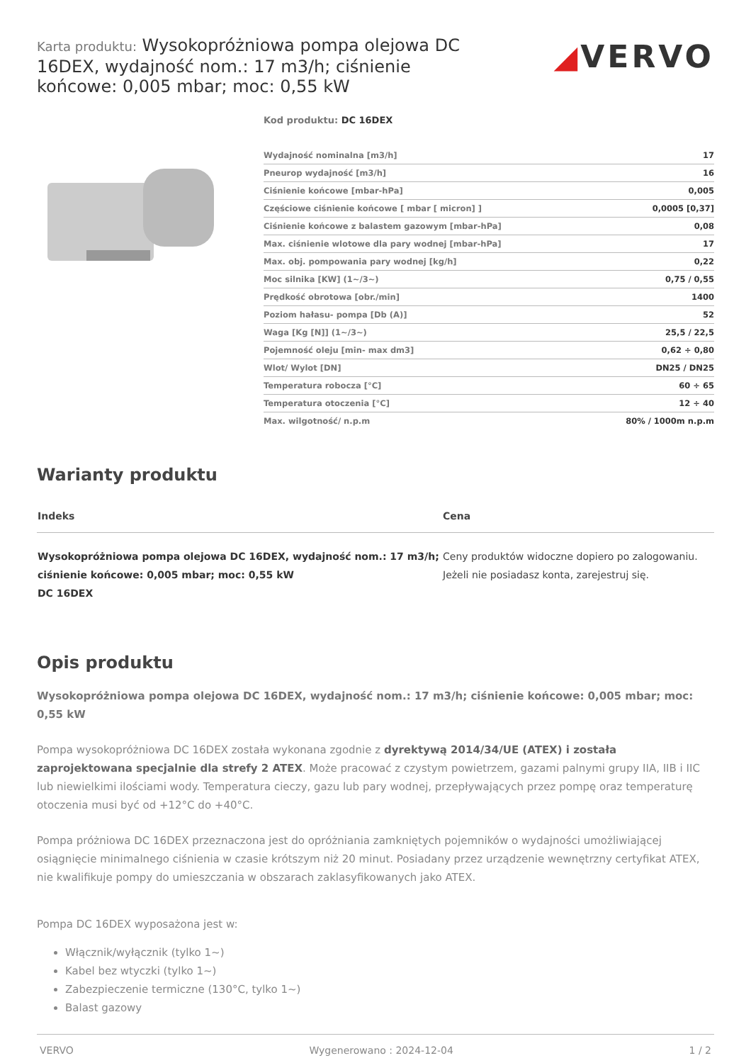Karta produktu: Wysokopróżniowa pompa olejowa DC 16DEX, wydajność nom.: 17 m3/h; ciśnienie końcowe: 0,005 mbar; moc: 0,55 kW
◢VERVO
Kod produktu: DC 16DEX
| Wydajność nominalna [m3/h] | 17 |
| Pneurop wydajność [m3/h] | 16 |
| Ciśnienie końcowe [mbar-hPa] | 0,005 |
| Częściowe ciśnienie końcowe [ mbar [ micron] ] | 0,0005 [0,37] |
| Ciśnienie końcowe z balastem gazowym [mbar-hPa] | 0,08 |
| Max. ciśnienie wlotowe dla pary wodnej [mbar-hPa] | 17 |
| Max. obj. pompowania pary wodnej [kg/h] | 0,22 |
| Moc silnika [KW] (1~/3~) | 0,75 / 0,55 |
| Prędkość obrotowa [obr./min] | 1400 |
| Poziom hałasu- pompa [Db (A)] | 52 |
| Waga [Kg [N]] (1~/3~) | 25,5 / 22,5 |
| Pojemność oleju [min- max dm3] | 0,62 ÷ 0,80 |
| Wlot/ Wylot [DN] | DN25 / DN25 |
| Temperatura robocza [°C] | 60 ÷ 65 |
| Temperatura otoczenia [°C] | 12 ÷ 40 |
| Max. wilgotność/ n.p.m | 80% / 1000m n.p.m |
Warianty produktu
| Indeks | Cena |
| --- | --- |
| Wysokopróżniowa pompa olejowa DC 16DEX, wydajność nom.: 17 m3/h; ciśnienie końcowe: 0,005 mbar; moc: 0,55 kW DC 16DEX | Ceny produktów widoczne dopiero po zalogowaniu. Jeżeli nie posiadasz konta, zarejestruj się. |
Opis produktu
Wysokopróżniowa pompa olejowa DC 16DEX, wydajność nom.: 17 m3/h; ciśnienie końcowe: 0,005 mbar; moc: 0,55 kW
Pompa wysokopróżniowa DC 16DEX została wykonana zgodnie z dyrektywą 2014/34/UE (ATEX) i została zaprojektowana specjalnie dla strefy 2 ATEX. Może pracować z czystym powietrzem, gazami palnymi grupy IIA, IIB i IIC lub niewielkimi ilościami wody. Temperatura cieczy, gazu lub pary wodnej, przepływających przez pompę oraz temperaturę otoczenia musi być od +12°C do +40°C.
Pompa próżniowa DC 16DEX przeznaczona jest do opróżniania zamkniętych pojemników o wydajności umożliwiającej osiągnięcie minimalnego ciśnienia w czasie krótszym niż 20 minut. Posiadany przez urządzenie wewnętrzny certyfikat ATEX, nie kwalifikuje pompy do umieszczania w obszarach zaklasyfikowanych jako ATEX.
Pompa DC 16DEX wyposażona jest w:
Włącznik/wyłącznik (tylko 1~)
Kabel bez wtyczki (tylko 1~)
Zabezpieczenie termiczne (130°C, tylko 1~)
Balast gazowy
VERVO Wygenerowano : 2024-12-04 1 / 2